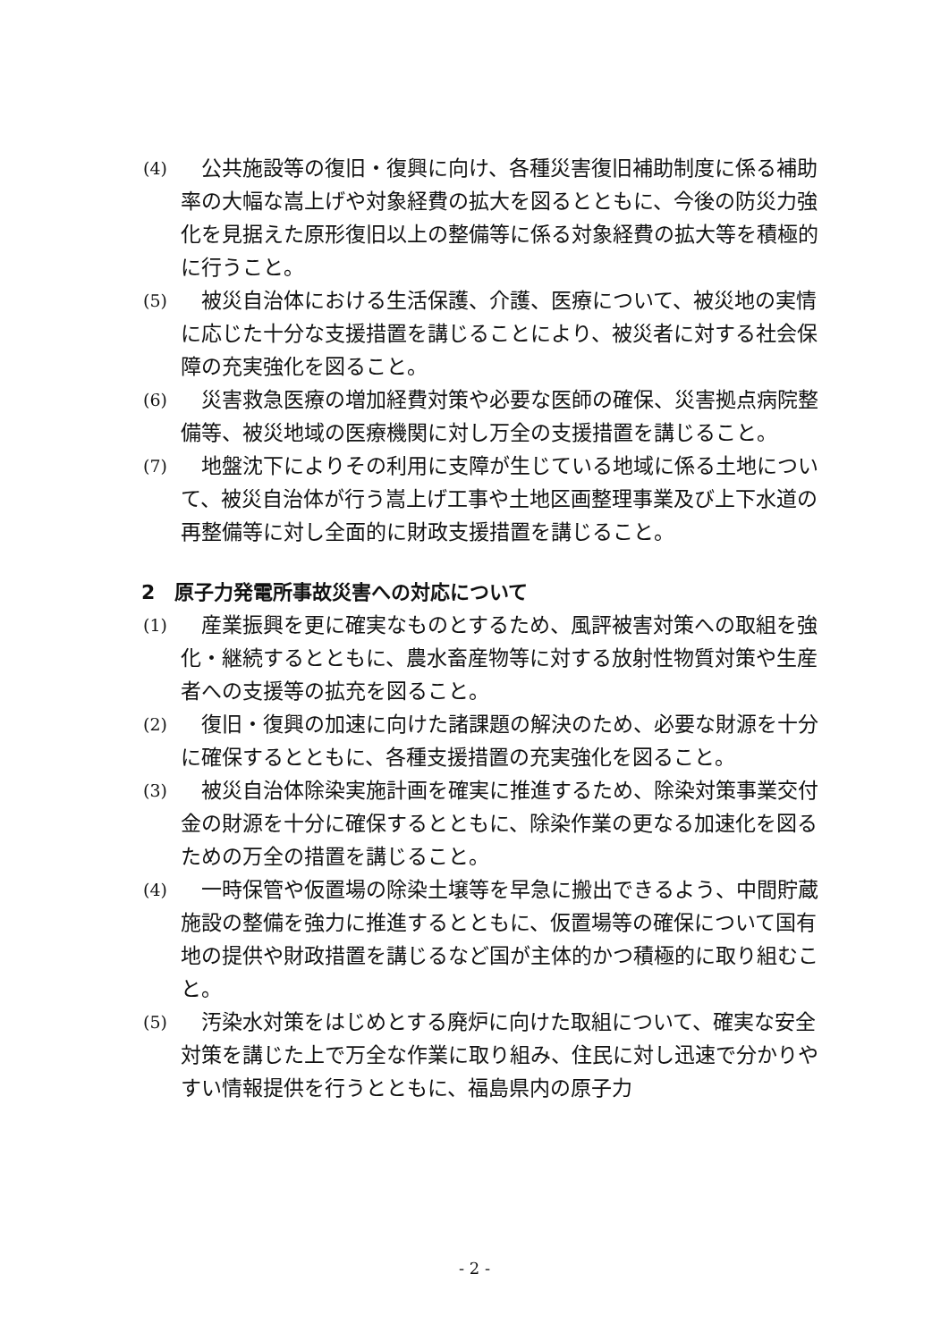(4)
　公共施設等の復旧・復興に向け、各種災害復旧補助制度に係る補助率の大幅な嵩上げや対象経費の拡大を図るとともに、今後の防災力強化を見据えた原形復旧以上の整備等に係る対象経費の拡大等を積極的に行うこと。
(5)
　被災自治体における生活保護、介護、医療について、被災地の実情に応じた十分な支援措置を講じることにより、被災者に対する社会保障の充実強化を図ること。
(6)
　災害救急医療の増加経費対策や必要な医師の確保、災害拠点病院整備等、被災地域の医療機関に対し万全の支援措置を講じること。
(7)
　地盤沈下によりその利用に支障が生じている地域に係る土地について、被災自治体が行う嵩上げ工事や土地区画整理事業及び上下水道の再整備等に対し全面的に財政支援措置を講じること。
2　原子力発電所事故災害への対応について
(1)
　産業振興を更に確実なものとするため、風評被害対策への取組を強化・継続するとともに、農水畜産物等に対する放射性物質対策や生産者への支援等の拡充を図ること。
(2)
　復旧・復興の加速に向けた諸課題の解決のため、必要な財源を十分に確保するとともに、各種支援措置の充実強化を図ること。
(3)
　被災自治体除染実施計画を確実に推進するため、除染対策事業交付金の財源を十分に確保するとともに、除染作業の更なる加速化を図るための万全の措置を講じること。
(4)
　一時保管や仮置場の除染土壌等を早急に搬出できるよう、中間貯蔵施設の整備を強力に推進するとともに、仮置場等の確保について国有地の提供や財政措置を講じるなど国が主体的かつ積極的に取り組むこと。
(5)
　汚染水対策をはじめとする廃炉に向けた取組について、確実な安全対策を講じた上で万全な作業に取り組み、住民に対し迅速で分かりやすい情報提供を行うとともに、福島県内の原子力
- 2 -